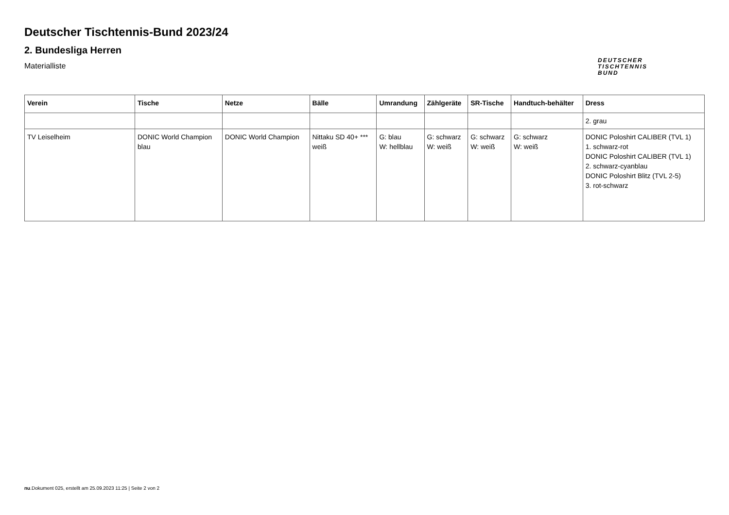Deutscher Tischtennis-Bund 2023/24
2. Bundesliga Herren
Materialliste
DEUTSCHER
TISCHTENNIS
BUND
| Verein | Tische | Netze | Bälle | Umrandung | Zählgeräte | SR-Tische | Handtuch-behälter | Dress |
| --- | --- | --- | --- | --- | --- | --- | --- | --- |
| | | | | | | | | 2. grau |
| TV Leiselheim | DONIC World Champion blau | DONIC World Champion | Nittaku SD 40+ *** weiß | G: blau W: hellblau | G: schwarz W: weiß | G: schwarz W: weiß | G: schwarz W: weiß | DONIC Poloshirt CALIBER (TVL 1) 1. schwarz-rot DONIC Poloshirt CALIBER (TVL 1) 2. schwarz-cyanblau DONIC Poloshirt Blitz (TVL 2-5) 3. rot-schwarz |
nu.Dokument 025, erstellt am 25.09.2023 11:25 | Seite 2 von 2